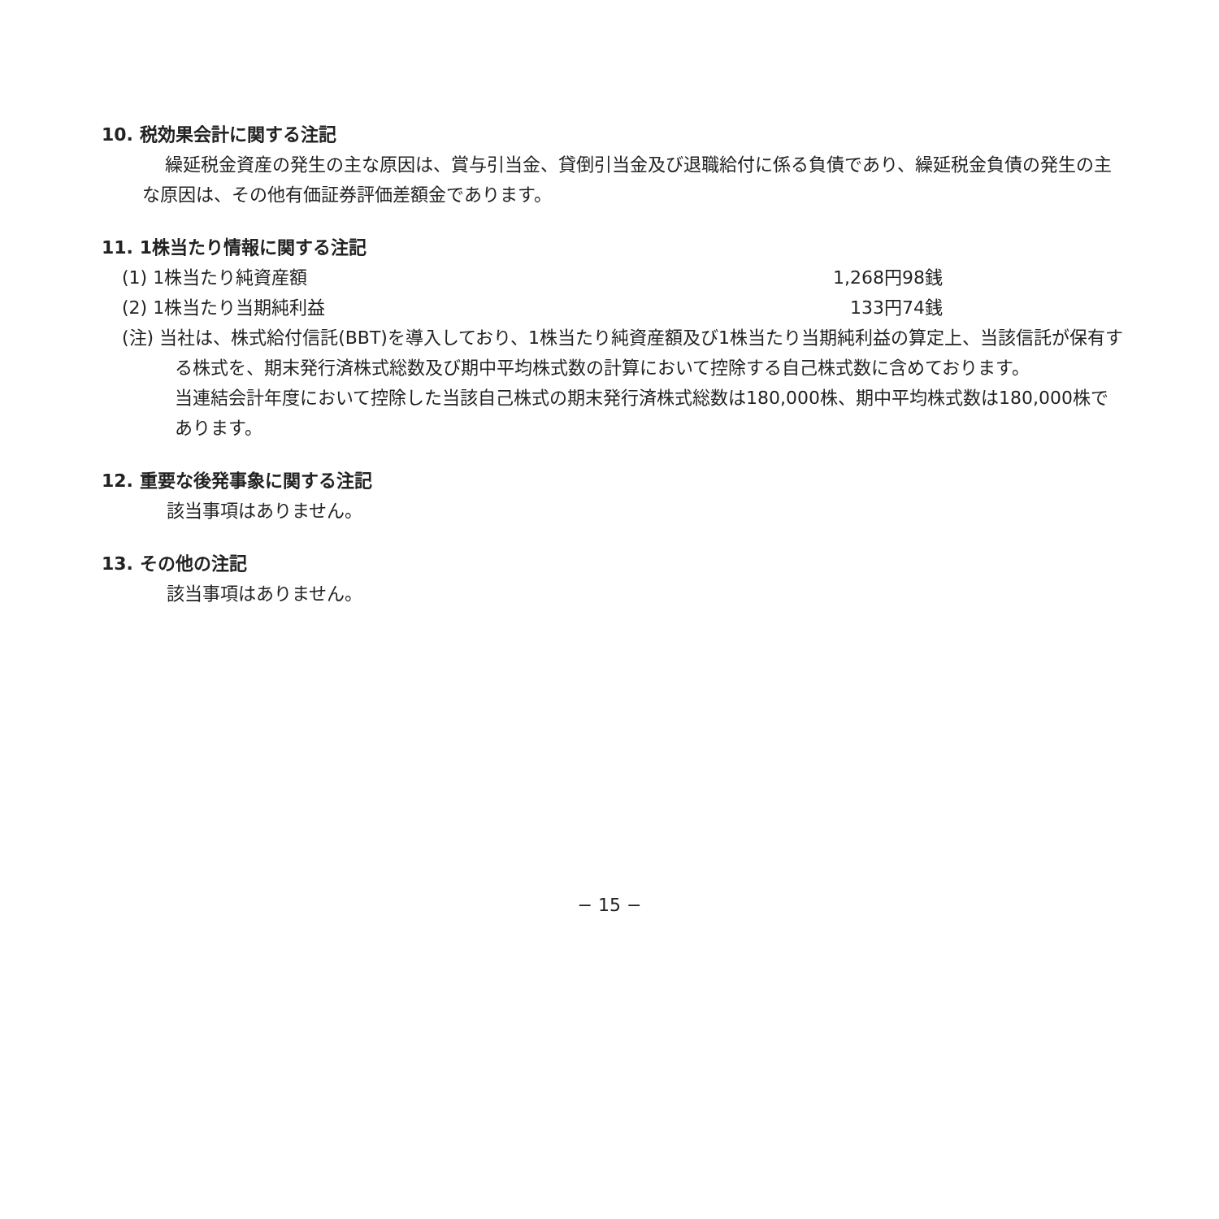10. 税効果会計に関する注記
繰延税金資産の発生の主な原因は、賞与引当金、貸倒引当金及び退職給付に係る負債であり、繰延税金負債の発生の主な原因は、その他有価証券評価差額金であります。
11. 1株当たり情報に関する注記
(1) 1株当たり純資産額 1,268円98銭
(2) 1株当たり当期純利益 133円74銭
(注) 当社は、株式給付信託(BBT)を導入しており、1株当たり純資産額及び1株当たり当期純利益の算定上、当該信託が保有する株式を、期末発行済株式総数及び期中平均株式数の計算において控除する自己株式数に含めております。
当連結会計年度において控除した当該自己株式の期末発行済株式総数は180,000株、期中平均株式数は180,000株であります。
12. 重要な後発事象に関する注記
該当事項はありません。
13. その他の注記
該当事項はありません。
− 15 −